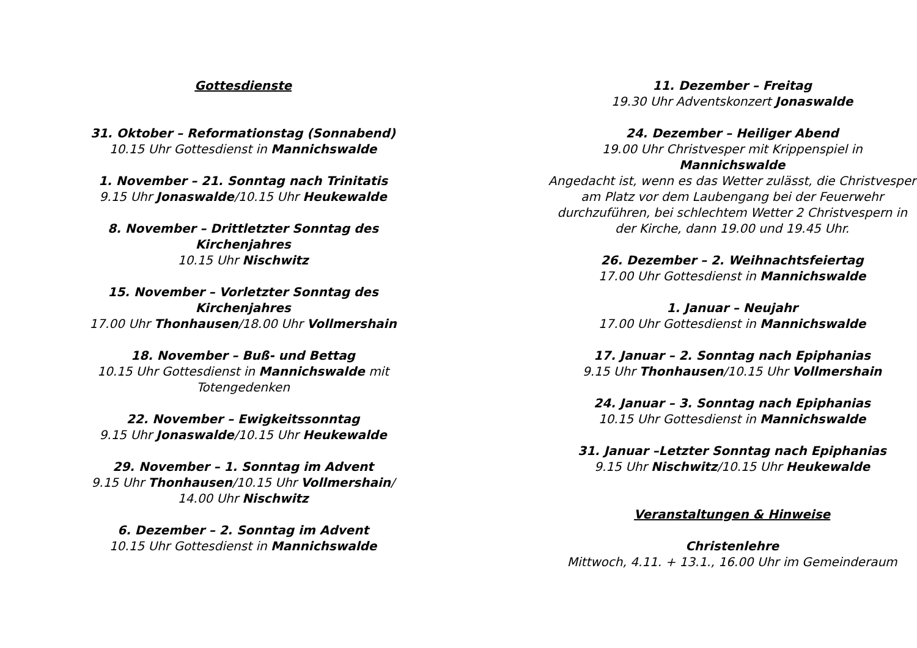Gottesdienste
31. Oktober – Reformationstag (Sonnabend)
10.15 Uhr Gottesdienst in Mannichswalde
1. November – 21. Sonntag nach Trinitatis
9.15 Uhr Jonaswalde/10.15 Uhr Heukewalde
8. November – Drittletzter Sonntag des Kirchenjahres
10.15 Uhr Nischwitz
15. November – Vorletzter Sonntag des Kirchenjahres
17.00 Uhr Thonhausen/18.00 Uhr Vollmershain
18. November – Buß- und Bettag
10.15 Uhr Gottesdienst in Mannichswalde mit Totengedenken
22. November – Ewigkeitssonntag
9.15 Uhr Jonaswalde/10.15 Uhr Heukewalde
29. November – 1. Sonntag im Advent
9.15 Uhr Thonhausen/10.15 Uhr Vollmershain/
14.00 Uhr Nischwitz
6. Dezember – 2. Sonntag im Advent
10.15 Uhr Gottesdienst in Mannichswalde
11. Dezember – Freitag
19.30 Uhr Adventskonzert Jonaswalde
24. Dezember – Heiliger Abend
19.00 Uhr Christvesper mit Krippenspiel in
Mannichswalde
Angedacht ist, wenn es das Wetter zulässt, die Christvesper am Platz vor dem Laubengang bei der Feuerwehr durchzuführen, bei schlechtem Wetter 2 Christvespern in der Kirche, dann 19.00 und 19.45 Uhr.
26. Dezember – 2. Weihnachtsfeiertag
17.00 Uhr Gottesdienst in Mannichswalde
1. Januar – Neujahr
17.00 Uhr Gottesdienst in Mannichswalde
17. Januar – 2. Sonntag nach Epiphanias
9.15 Uhr Thonhausen/10.15 Uhr Vollmershain
24. Januar – 3. Sonntag nach Epiphanias
10.15 Uhr Gottesdienst in Mannichswalde
31. Januar –Letzter Sonntag nach Epiphanias
9.15 Uhr Nischwitz/10.15 Uhr Heukewalde
Veranstaltungen & Hinweise
Christenlehre
Mittwoch, 4.11. + 13.1., 16.00 Uhr im Gemeinderaum